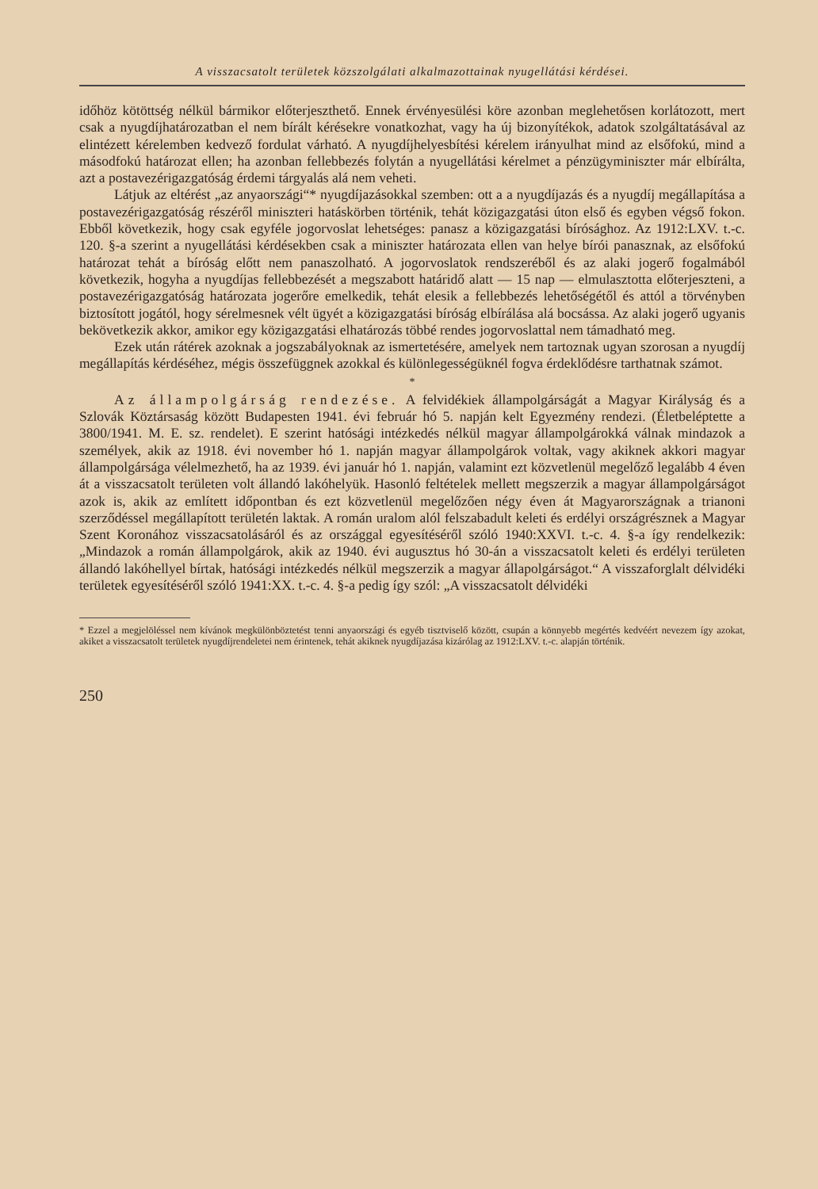A visszacsatolt területek közszolgálati alkalmazottainak nyugellátási kérdései.
időhöz kötöttség nélkül bármikor előterjeszthető. Ennek érvényesülési köre azonban meglehetősen korlátozott, mert csak a nyugdíjhatározatban el nem bírált kérésekre vonatkozhat, vagy ha új bizonyítékok, adatok szolgáltatásával az elintézett kérelemben kedvező fordulat várható. A nyugdíjhelyesbítési kérelem irányulhat mind az elsőfokú, mind a másodfokú határozat ellen; ha azonban fellebbezés folytán a nyugellátási kérelmet a pénzügyminiszter már elbírálta, azt a postavezérigazgatóság érdemi tárgyalás alá nem veheti.
Látjuk az eltérést „az anyaországi“* nyugdíjazásokkal szemben: ott a a nyugdíjazás és a nyugdíj megállapítása a postavezérigazgatóság részéről miniszteri hatáskörben történik, tehát közigazgatási úton első és egyben végső fokon. Ebből következik, hogy csak egyféle jogorvoslat lehetséges: panasz a közigazgatási bírósághoz. Az 1912:LXV. t.-c. 120. §-a szerint a nyugellátási kérdésekben csak a miniszter határozata ellen van helye bírói panasznak, az elsőfokú határozat tehát a bíróság előtt nem panaszolható. A jogorvoslatok rendszeréből és az alaki jogerő fogalmából következik, hogyha a nyugdíjas fellebbezését a megszabott határidő alatt — 15 nap — elmulasztotta előterjeszteni, a postavezérigazgatóság határozata jogerőre emelkedik, tehát elesik a fellebbezés lehetőségétől és attól a törvényben biztosított jogától, hogy sérelmesnek vélt ügyét a közigazgatási bíróság elbírálása alá bocsássa. Az alaki jogerő ugyanis bekövetkezik akkor, amikor egy közigazgatási elhatározás többé rendes jogorvoslattal nem támadható meg.
Ezek után rátérek azoknak a jogszabályoknak az ismertetésére, amelyek nem tartoznak ugyan szorosan a nyugdíj megállapítás kérdéséhez, mégis összefüggnek azokkal és különlegességüknél fogva érdeklődésre tarthatnak számot.
*
Az állampolgárság rendezése. A felvidékiek állampolgárságát a Magyar Királyság és a Szlovák Köztársaság között Budapesten 1941. évi február hó 5. napján kelt Egyezmény rendezi. (Életbeléptette a 3800/1941. M. E. sz. rendelet). E szerint hatósági intézkedés nélkül magyar állampolgárokká válnak mindazok a személyek, akik az 1918. évi november hó 1. napján magyar állampolgárok voltak, vagy akiknek akkori magyar állampolgársága vélelmezhető, ha az 1939. évi január hó 1. napján, valamint ezt közvetlenül megelőző legalább 4 éven át a visszacsatolt területen volt állandó lakóhelyük. Hasonló feltételek mellett megszerzik a magyar állampolgárságot azok is, akik az említett időpontban és ezt közvetlenül megelőzően négy éven át Magyarországnak a trianoni szerződéssel megállapított területén laktak. A román uralom alól felszabadult keleti és erdélyi országrésznek a Magyar Szent Koronához visszacsatolásáról és az országgal egyesítéséről szóló 1940:XXVI. t.-c. 4. §-a így rendelkezik: „Mindazok a román állampolgárok, akik az 1940. évi augusztus hó 30-án a visszacsatolt keleti és erdélyi területen állandó lakóhellyel bírtak, hatósági intézkedés nélkül megszerzik a magyar állapolgárságot.“ A visszaforglalt délvidéki területek egyesítéséről szóló 1941:XX. t.-c. 4. §-a pedig így szól: „A visszacsatolt délvidéki
* Ezzel a megjelöléssel nem kívánok megkülönböztetést tenni anyaországi és egyéb tisztviselő között, csupán a könnyebb megértés kedvéért nevezem így azokat, akiket a visszacsatolt területek nyugdíjrendeletei nem érintenek, tehát akiknek nyugdíjazása kizárólag az 1912:LXV. t.-c. alapján történik.
250